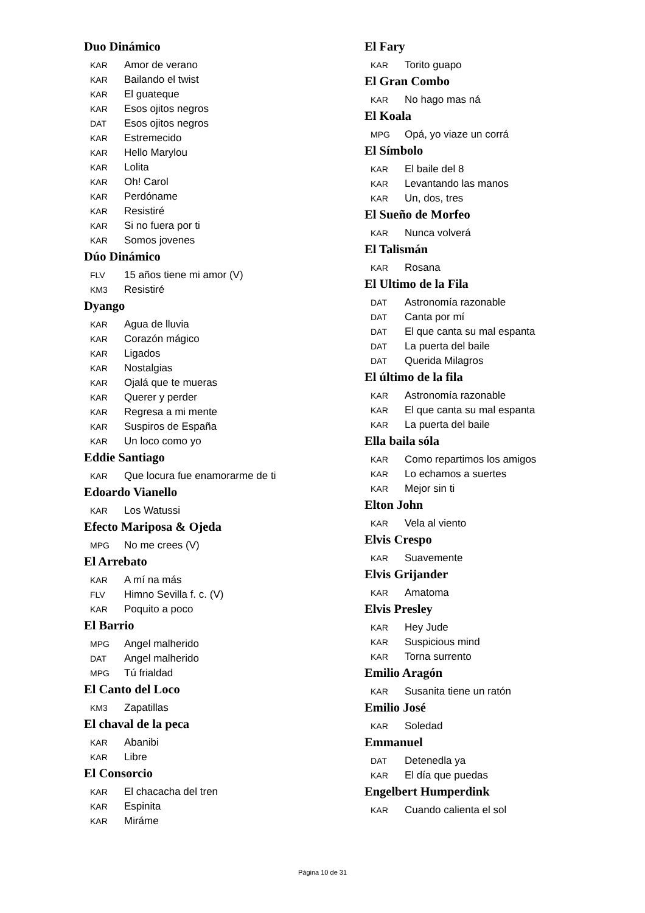Duo Dinámico
KAR Amor de verano
KAR Bailando el twist
KAR El guateque
KAR Esos ojitos negros
DAT Esos ojitos negros
KAR Estremecido
KAR Hello Marylou
KAR Lolita
KAR Oh! Carol
KAR Perdóname
KAR Resistiré
KAR Si no fuera por ti
KAR Somos jovenes
Dúo Dinámico
FLV 15 años tiene mi amor (V)
KM3 Resistiré
Dyango
KAR Agua de lluvia
KAR Corazón mágico
KAR Ligados
KAR Nostalgias
KAR Ojalá que te mueras
KAR Querer y perder
KAR Regresa a mi mente
KAR Suspiros de España
KAR Un loco como yo
Eddie Santiago
KAR Que locura fue enamorarme de ti
Edoardo Vianello
KAR Los Watussi
Efecto Mariposa & Ojeda
MPG No me crees (V)
El Arrebato
KAR A mí na más
FLV Himno Sevilla f. c. (V)
KAR Poquito a poco
El Barrio
MPG Angel malherido
DAT Angel malherido
MPG Tú frialdad
El Canto del Loco
KM3 Zapatillas
El chaval de la peca
KAR Abanibi
KAR Libre
El Consorcio
KAR El chacacha del tren
KAR Espinita
KAR Miráme
El Fary
KAR Torito guapo
El Gran Combo
KAR No hago mas ná
El Koala
MPG Opá, yo viaze un corrá
El Símbolo
KAR El baile del 8
KAR Levantando las manos
KAR Un, dos, tres
El Sueño de Morfeo
KAR Nunca volverá
El Talismán
KAR Rosana
El Ultimo de la Fila
DAT Astronomía razonable
DAT Canta por mí
DAT El que canta su mal espanta
DAT La puerta del baile
DAT Querida Milagros
El último de la fila
KAR Astronomía razonable
KAR El que canta su mal espanta
KAR La puerta del baile
Ella baila sóla
KAR Como repartimos los amigos
KAR Lo echamos a suertes
KAR Mejor sin ti
Elton John
KAR Vela al viento
Elvis Crespo
KAR Suavemente
Elvis Grijander
KAR Amatoma
Elvis Presley
KAR Hey Jude
KAR Suspicious mind
KAR Torna surrento
Emilio Aragón
KAR Susanita tiene un ratón
Emilio José
KAR Soledad
Emmanuel
DAT Detenedla ya
KAR El día que puedas
Engelbert Humperdink
KAR Cuando calienta el sol
Página 10 de 31